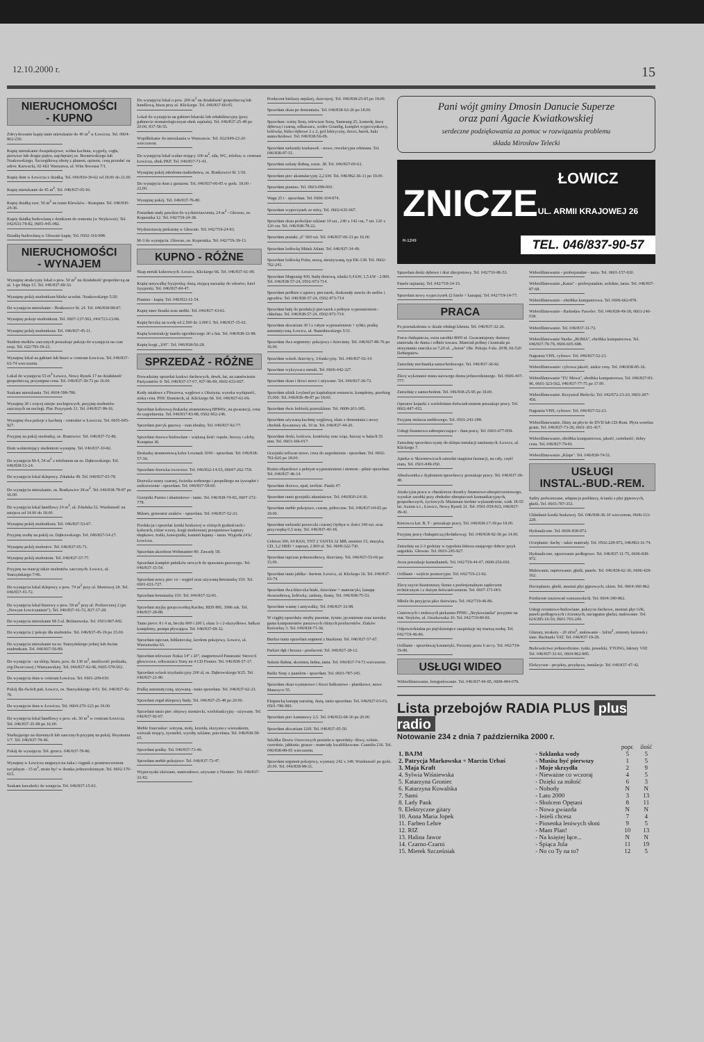12.10.2000 r. 15
NIERUCHOMOŚCI
- KUPNO
Zdecydowanie kupię tanie mieszkanie do 40 m<sup>2</sup> w Łowiczu. Tel. 0604-802-250.
Kupię mieszkanie dwupokojowe, widna kuchnia, wygody, cegła, pierwsze lub drugie piętro, najchętniej os. Broniewskiego lub Noakowskiego. Szczegółową ofertę z planem, opisem, ceną przesłać na adres: Karwacki, 02-661 Warszawa, ul. Wita Stwosza 7/1.
Kupię dom w Łowiczu z działką. Tel. 046/830-30-62 od 19.00 do 21.00.
Kupię mieszkanie do 45 m<sup>2</sup>. Tel. 046/837-05-91.
Kupię działkę szer. 50 m<sup>2</sup> na trasie Klewków - Kompina. Tel. 046/830-24-36.
Kupię działkę budowlaną z domkiem do remontu (w Strykowie). Tel. 042/633-78-82, 0605-445-082.
Działkę budowlaną w Głownie kupię. Tel. 0502-116-998.
NIERUCHOMOŚCI
- WYNAJEM
Wynajmę atrakcyjny lokal o pow. 50 m<sup>2</sup> na działalność gospodarczą na ul. 1-go Maja 15. Tel. 046/837-69-33.
Wynajmę pokój studentkom blisko uczelni. Noakowskiego 5/20.
Do wynajęcia mieszkanie - Bratkowice bl. 24. Tel. 046/838-98-87.
Wynajmę pokoje studentkom. Tel. 0607-137-563, 044/723-23-96.
Wynajmę pokój studentkom. Tel. 046/837-45-11.
Student studiów zaocznych poszukuje pokoju do wynajęcia na czas sesji. Tel. 022/793-19-21.
Wynajmę lokal na gabinet lub biuro w centrum Łowicza. Tel. 046/837-63-74 wieczorem.
Lokal do wynajęcia 55 m<sup>2</sup> Łowicz, Nowy Rynek 17 na działalność gospodarczą, przystępna cena. Tel. 046/837-39-73 po 16.00.
Szukam mieszkania. Tel. 0604-599-786.
Wynajmę 30 i więcej miejsc noclegowych, przyjmę studentów zaocznych na noclegi. Plac Przyrynek 11. Tel. 046/837-99-16.
Wynajmę dwa pokoje z kuchnią - centralne w Łowiczu. Tel. 0605-695-927.
Przyjmę na pokój studentkę, os. Bratowice. Tel. 046/837-72-86.
Dom wolnostojący studentom wynajmę. Tel. 046/837-10-82.
Do wynajęcia M-4, 54 m<sup>2</sup> z telefonem na os. Dąbrowskiego. Tel. 046/838-51-24.
Do wynajęcia lokal sklepowy. Zduńska 49. Tel. 046/837-65-78.
Do wynajęcia mieszkanie, os. Bratkowice 38 m<sup>2</sup>. Tel. 046/838-78-87 po 16.00.
Do wynajęcia lokal handlowy 24 m<sup>2</sup>, ul. Zduńska 52. Wiadomość na miejscu od 14.00 do 18.00.
Wynajmę pokój studentkom. Tel. 046/837-53-67.
Przyjmę osobę na pokój os. Dąbrowskiego. Tel. 046/837-54-27.
Wynajmę pokój studentce. Tel. 046/837-05-71.
Wynajmę pokój studentom. Tel. 046/837-57-77.
Przyjmę na stancję także studentów zaocznych. Łowicz, ul. Starzyńskiego 7/46.
Do wynajęcia lokal sklepowy o pow. 74 m<sup>2</sup> przy ul. Mostowej 28. Tel. 046/837-41-72.
Do wynajęcia lokal biurowy o pow. 59 m<sup>2</sup> przy ul. Podrzecznej 2 (po „Nowym Łowiczaninie"). Tel. 046/837-41-72, 837-37-28.
Do wynajęcia mieszkanie M-5 ul. Bolimowska. Tel. 0503-967-842.
Do wynajęcia 2 pokoje dla studentów. Tel. 046/837-45-19 po 15.00.
Do wynajęcia mieszkanie na os. Starzyńskiego jednej lub dwóm studentkom. Tel. 046/837-56-89.
Do wynajęcia - na sklep, biuro, pow. do 130 m<sup>2</sup>, możliwość podziału, róg Dworcowej i Warszawskiej. Tel. 046/837-42-46, 0605-578-502.
Do wynajęcia dom w centrum Łowicza. Tel. 0601-209-010.
Pokój dla dwóch pań. Łowicz, os. Starzyńskiego 4/43. Tel. 046/837-42-76.
Do wynajęcia dom w Łowiczu. Tel. 0604-270-123 po 19.00.
Do wynajęcia lokal handlowy o pow. ok. 30 m<sup>2</sup> w centrum Łowicza. Tel. 046/837-35-99 po 16.00.
Studiującego na dziennych lub zaocznych przyjmę na pokój. Reymonta 1/7. Tel. 046/837-78-46.
Pokój do wynajęcia. Tel. grzecz. 046/837-78-86.
Wynajmę w Łowiczu magazyn na żuka i ciągnik z pomieszczeniem socjalnym - 15 m<sup>2</sup>, może być w domku jednorodzinnym. Tel. 0602-170-615.
Szukam kawalerki do wnajęcia. Tel. 046/837-15-61.
Do wynajęcia lokal o pow. 200 m<sup>2</sup> na działalność gospodarczą lub handlową, biura przy ul. Klickiego. Tel. 046/837-60-05.
Lokal do wynajęcia na gabinet lekarski lub rehabilitacyjny (przy gabinecie stomatologicznym obok szpitala). Tel. 046/837-25-48 po 20.00, 837-56-55.
Współlokator do mieszkania w Warszawie. Tel. 022/649-22-20 wieczorem.
Do wynajęcia lokal wolno-stojący 100 m<sup>2</sup>, siła, WC, telefon, w centrum Łowicza, obok PKP. Tel. 046/837-71-41.
Wynajmę pokój młodemu małżeństwu, os. Bratkowice bl. 1/16.
Do wynajęcia dom z garażem. Tel. 046/837-06-85 w godz. 18.00 - 22.00.
Wynajmę pokój. Tel. 046/837-76-80.
Posiadam mały pawilon do wydzierżawienia, 24 m<sup>2</sup> - Głowno, os. Kopernika 12. Tel. 042/719-24-38.
Wydzierżawię piekarnię w Głownie. Tel. 042/719-24-93.
M-3 do wynajęcia. Głowno, os. Kopernika. Tel. 042/719-39-13.
KUPNO - RÓŻNE
Skup metali kolorowych. Łowicz, Klickiego 66. Tel. 046/837-61-09.
Kupię umywalkę fryzjerską; dużą, stojącą suszarkę do włosów; fotel fryzjerski. Tel. 046/837-84-47.
Pianino - kupię. Tel. 046/833-11-54.
Kupię stare firanki oraz meble. Tel. 046/837-43-61.
Kupię beczkę na wodę od 2.500 do 3.000 l. Tel. 046/837-15-61.
Kupię konstrukcję tunelu ogrodniczego 30 x 6m. Tel. 046/838-33-88.
Kupię kręgi „100". Tel. 046/838-56-28.
SPRZEDAŻ - RÓŻNE
Prowadzimy sprzedaż krokwi dachowych, desek, łat, na zamówienie. Partyzantów 9. Tel. 046/837-17-07, 837-96-69, 0602-633-667.
Kotły miałowe z Pleszewa, węglowe z Olsztyna, wysoka wydajność, niska cena. PHU Domitech, ul. Klickiego 66. Tel. 046/837-61-09.
Sprzedam kolorową drukarkę atramentową HP840c, na gwarancji, cena do uzgodnienia. Tel. 046/837-83-88, 0502-952-246.
Sprzedam piecyk gazowy - stan idealny. Tel. 046/837-92-77.
Sprzedam drzewo budowlane - większą ilość: topole, brzozy i olchy. Kompina 36.
Drukarkę atramentową kolor Lexmark 1000 - sprzedam. Tel. 046/838-57-36.
Sprzedam drzewka owocowe. Tel. 046/832-14-55, 06047-262-759.
Drzewka sosny czarnej, świerku srebrnego i pospolitego na żywopłot i zadrzewienie - sprzedam. Tel. 046/837-58-60.
Grzejniki Purmo i aluminiowe - tanio. Tel. 046/838-74-83, 0607-172-778.
Mikser, generator znaków - sprzedam. Tel. 046/837-52-23.
Produkcja i sprzedaż kostki brukowej w różnych grubościach i kolorach, różne wzory, kręgi studziennej przepustowe kaptury słupkowe, tralki, krawężniki, kamień łupany - tanio. Wygoda 24 k/ Łowicza.
Sprzedam akordeon Weltmaister 80. Zawady 58.
Sprzedam komplet palników nowych do spawania gazowego. Tel. 046/837-15-54.
Sprzedam nowy piec co - węgiel oraz używaną betoniarkę 150. Tel. 0601-631-727.
Sprzedam betoniarkę 150. Tel. 046/837-32-81.
Sprzedam myjkę gorącowodną Kacher, HDS 895, 1996 rok. Tel. 046/837-28-88.
Tanio piece: 8 i 4 m, beczki 800 i 200 l, okna 3- i 2-skrzydłowe, balkon kompletny, pompa pływająca. Tel. 046/837-69-32.
Sprzedam tapczan, biblioteczkę, kredens pokojowy. Łowicz, ul. Warszawska 63.
Sprzedam telewizor Nokia 14" i 20", magnetowid Panasonic Stereo 6 głowicowe, odtwarzacz Sony na 4 CD Pionier. Tel. 046/838-57-17.
Sprzedam wózek trzyfunkcyjny 200 zł, os. Dąbrowskiego 9/25. Tel. 046/837-21-90.
Pralkę automatyczną, używaną - tanio sprzedam. Tel. 046/837-62-23.
Sprzedam regał sklepowy biały. Tel. 046/837-25-48 po 20.00.
Sprzedam tanio piec olejowy niemiecki, wielofunkcyjny - używany. Tel. 046/837-92-67.
Meble francuskie: witryna, stoły, krzesła, skrzynia z wieszakiem, wieszak stojący, żyrandol, wyroby szklane, porcelana. Tel. 046/838-58-65.
Sprzedam pralkę. Tel. 046/837-73-46.
Sprzedam meble pokojowe. Tel. 046/837-73-47.
Wypoczynki skórzane, materiałowe, używane z Niemiec. Tel. 046/837-32-82.
Producent bielizny męskiej, dziecięcej. Tel. 046/838-25-95 po 19.00.
Sprzedam okna po demontażu. Tel. 046/838-63-26 po 18.00.
Sprzedam: wieżę Sony, telewizor Sony, Samsung 25, komodę, ławę dębową i czarną, odkurzacz, wideo Grundig, komplet wypoczynkowy, lodówkę, łóżko dębowe 2 x 2, gril lektryczny, drzwi, barek, haki samochodowe. Tel. 046/838-56-09.
Sprzedam sadzonki truskawek - nowe, rewelacyjna odmiana. Tel. 046/838-87-51.
Sprzedam suknię ślubną, rozm. 38. Tel. 046/837-00-61.
Sprzedam piec akumulacyjny 2,2 kW. Tel. 046/862-36-11 po 19.00.
Sprzedam pianino. Tel. 0603-099-810.
Waga 25 t - sprzedam. Tel. 0606-104-974.
Sprzedam wypoczynek ze stóry. Tel. 0602-635-067.
Sprzedam okna podwójne szklane 10 szt., 240 x 142 cm, 7 szt. 120 x 120 cm. Tel. 046/838-78-22.
Sprzedam pustaki „6" 600 szt. Tel. 046/837-06-13 po 16.00.
Sprzedam lodówkę Mińsk Atlant. Tel. 046/837-34-49.
Sprzedam lodówkę Polar, nową, nieużywaną, typ EK-138. Tel. 0602-762-241.
Sprzedam Magomig 400, butlę tlenową, silniki 0,4 kW, 1,5 kW - 2.800. Tel. 046/838-57-24, 0502-973-714.
Sprzedam podłoże z uprawy pieczarek, doskonały nawóz do sadów i ogrodów. Tel. 046/838-57-24, 0502-973-714.
Sprzedam halę do produkcji pieczarek z pełnym wyposażeniem - chłodnia. Tel. 046/838-57-24, 0502-973-714.
Sprzedam akwarium 30 l z całym wyposażeniem + rybki; pralkę automatyczną. Łowicz, ul. Stanisławskiego 5/11.
Sprzedam dwa segmenty: pokojowy i dziecinny. Tel. 046/837-88-76 po 16.00.
Sprzedam wózek dziecięcy, 3-funkcyjny. Tel. 046/837-02-14.
Sprzedam wykrywacz metali. Tel. 0606-442-327.
Sprzedam okna i drzwi nowe i używane. Tel. 046/837-36-72.
Sprzedam silnik Leyland po kapitalnym remoncie, kompletny, przebieg 15.000. Tel. 046/838-49-87 po 19.00.
Sprzedam dwie lodówki przeszklone. Tel. 0608-203-385.
Sprzedam używaną kuchnię węglową, okno z demontażu i nowy chodnik dywanowy ok. 10 m. Tel. 046/837-44-20.
Sprzedam deski, krokwie, kontówkę oraz wiąz, brzozę w balach 55 mm. Tel. 0603-366-017.
Grzejniki żeliwne nowe, cena do uzgodnienia - sprzedam. Tel. 0602-761-626 po 18.00.
Rożno objazdowe z pełnym wyposażeniem i atestem - pilnie sprzedam. Tel. 046/837-46-14.
Sprzedam drzewo, opał, żerdzie. Piaski 47.
Sprzedam tanio grzejniki aluminiowe. Tel. 046/830-24-36.
Sprzedam meble pokojowe, czarne, półroczne. Tel. 046/837-04-65 po 19.00.
Sprzedam sadzonki porzeczki czarnej Ojebyn w ilości 340 szt. oraz przyczepkę 0,5 tony. Tel. 046/837-40-18.
Celeron 300, 64 RAN, TNT 2 VANTA 32 MB, monitor 15, muzyka, CD, 3,2 HDD + osprzęt, 2.900 zł. Tel. 0608-322-730.
Sprzedam tapczan jednoosobowy, dziecinny. Tel. 046/837-55-06 po 15.00.
Sprzedam tanio jabłka - hurtem. Łowicz, ul. Klickego 16. Tel. 046/837-63-74.
Sprzedam dwa łóżeczka białe, dziecinne + materacyki, kanapę dwuosobową, lodówkę, zasłony, firany. Tel. 046/838-75-53.
Sprzedam wannę i umywalkę. Tel. 046/837-33-98.
W ciągłej sprzedaży otręby pszenne, żytnie, jęczmienne oraz szeroka gama komponentów paszowych różnych producentów. Zlaków Kościelny 3. Tel. 046/838-71-36.
Bardzo tanio sprzedam segment z biurkiem. Tel. 046/837-57-67.
Parkiet dąb i brzoza - producent. Tel. 046/837-38-12.
Suknia ślubna, skromna, ładna, tania. Tel. 046/837-74-73 wieczorem.
Radio Sony z panelem - sprzedam. Tel. 0603-787-345.
Sprzedam okna wymiarowe i drzwi balkonowe - plastikowe, nowe. Maurzyce 55.
Elegancką kanapę narożną, dużą, tanio sprzedam. Tel. 046/837-03-03, 0501-786-993.
Sprzedam piec kaminowy 2,5. Tel. 046/833-68-30 po 20.00.
Sprzedam akwarium 120l. Tel. 046/837-05-50.
Szkółka Drzew Owocowych posiada w sprzedaży: śliwy, wiśnie, czereśnie, jabłonie, grusze - materiały kwalifikowane. Czatolin 216. Tel. 046/838-89-05 wieczorem.
Sprzedam segment pokojowy, wymiary 242 x 348. Wiadomość po godz. 20.00. Tel. 046/838-98-31.
Pani wójt gminy Dmosin Danucie Superze
oraz pani Agacie Kwiatkowskiej
serdeczne podziękowania za pomoc w rozwiązaniu problemu
składa Mirosław Telecki
ZNICZE
R-1249
ŁOWICZ
UL. ARMII KRAJOWEJ 26
TEL. 046/837-90-57
Sprzedam deski dębowe i drut zbrojeniowy. Tel. 042/710-86-53.
Panele najtaniej. Tel. 042/719-34-15.
Sprzedam nowy wypoczynek (2 fotele + kanapa). Tel. 042/719-14-77.
PRACA
Po przeszkoleniu w dziale obsługi klienta. Tel. 046/837-32-26.
Praca chałupnicza, extra zarobki 8000 zł. Gwarantujemy dostawę materiału do domu i odbiór towaru. Materiał próbny i kontrakt po otrzymaniu znaczka za 7,20 zł. „Aston" Obr. Pokoju 4 skr. 20/B, 66-520 Dobiegniew.
Zatrudnię mechanika samochodowego. Tel. 046/837-36-92.
Zlecę wykonanie stanu surowego domu jednorodzinnego. Tel. 0606-447-777.
Zatrudnię z samochodem. Tel. 046/838-25-95 po 19.00.
Operator koparki z wieloletnim doświadczeniem poszukuje pracy. Tel. 0602-847-435.
Przyjmę stolarza meblowego. Tel. 0501-243-188.
Usługi finansowo-zabezpieczające - dam pracę. Tel. 0603-677-859.
Zatrudnię sprzedawczynię do sklepu instalacji sanitarnych. Łowicz, ul. Klickiego 7.
Apteka w Skierniewicach zatrudni magistra farmacji, na cały, część etatu. Tel. 0501-849-050.
Absolwentka z dyplomem sprzedawcy poszukuje pracy. Tel. 046/837-39-48.
Atrakcyjna praca w charakterze doradcy finansowo-ubezpieczeniowego, wysokie zarobki przy obsłudze ubezpieczeń komunikacyjnych, gospodarczych, życiowych. Minimum średnie wykształcenie, wiek 18-55 lat. Axiom s.c., Łowicz, Nowy Rynek 31. Tel. 0501-059-923, 046/837-49-41.
Kierowca kat. B, T - poszukuje pracy. Tel. 046/838-17-39 po 18.00.
Przyjmę pracę chałupniczą (dodatkową). Tel. 046/838-82-56 po 14.00.
Zatrudnię na 2-3 godziny w tygodniu lektora znającego dobrze język angielski. Głowno. Tel. 0601-245-927.
Avon poszukuje konsultantek. Tel. 042/719-44-47, 0608-256-691.
Oriflame - wejście promocyjne. Tel. 042/719-21-92.
Zlecę szycie biustonoszy firmie z profesjonalnym zapleczem technicznym i z dużym doświadczeniem. Tel. 0607-171-001.
Młoda do przyjęcia jako dziewiarz. Tel. 042/719-46-86.
Ciastowych i stołowych piekarnia PPHU „Strykowianka" przyjmie na etat. Stryków, ul. Ozorkowska 10. Tel. 042/719-80-81.
Odpowiedzialna po pięćdziesiątce zaopiekuje się starszą osobą. Tel. 042/719-46-86.
Oriflame - sprzedawaj kosmetyki. Prezenty przez 6 m-cy. Tel. 042/719-19-86.
USŁUGI WIDEO
Wideofilmowanie, fotografowanie. Tel. 046/837-94-85, 0608-484-079.
Wideofilmowanie - profesjonalne - tanio. Tel. 0601-157-630.
Wideofilmowanie „Kasia" - profesjonalnie, solidnie, tanio. Tel. 046/837-87-68.
Wideofilmowanie - obróbka komputerowa. Tel. 0606-662-878.
Wideofilmowanie - Radosław Pawelec. Tel. 046/838-49-38, 0603-240-038.
Wideofilmowanie. Tel. 046/837-31-73.
Wideofilmowanie Studio „ROMA", obróbka komputerowa. Tel. 046/837-79-78, 0606-605-698.
Nagrania VHS, cyfrowe. Tel. 046/837-52-23.
Wideofilmowanie: cyfrowa jakość, niskie ceny. Tel. 046/838-85-16.
Wideofilmowanie "FU Mewa", obróbka komputerowa. Tel. 046/837-83-96, 0601-323-562, 046/837-77-75 po 17.00.
Wideofilmowanie. Krzysztof Bielecki. Tel. 042/672-23-20, 0603-287-456.
Nagrania VHS, cyfrowe. Tel. 046/837-52-23.
Wideofilmowanie, filmy na płycie do DVD lub CD-Rom. Płyta weselna gratis. Tel. 046/837-73-39, 0601-301-417.
Wideofilmowanie, obróbka komputerowa, jakość, rzetelność, dobry cena. Tel. 046/837-79-81.
Wideofilmowanie „Klaps". Tel. 046/838-74-51.
USŁUGI
INSTAL.-BUD.-REM.
Sufity podwieszane, adaptacja poddaszy, ścianki z płyt gipsowych, gładź. Tel. 0603-787-353.
Układanie kostki brukowej. Tel. 046/838-36-10 wieczorem, 0606-113-228.
Hydrauliczne. Tel. 0606-838-972.
Ocieplanie: dachy - także materały. Tel. 0502-228-972, 046/863-31-74.
Hydrauliczne, ogrzewanie podłogowe. Tel. 046/837-11-75, 0606-838-972.
Malowanie, tapetowanie, gładź, panele. Tel. 046/839-62-30, 0606-428-162.
Docieplanie, gładź, montaż płyt gipsowych, okien. Tel. 0604-390-962.
Producent rusztowań warszawskich. Tel. 0604-390-962.
Usługi reomtowo-budowlane, pokrycia dachowe, montaż płyt G/K, paneli podłogowych i ściennych, naciąganie gładzi, malowanie. Tel. 024/285-16-50, 0601-703-244.
Glazury, terakoty - 20 zł/m<sup>2</sup>, malowanie - 3zł/m<sup>2</sup>, remonty łazienek i inne. Rachunki VAT. Tel. 046/837-19-29.
Budownictwo jednorodzinne, tynki, posadzki, YTONG, faktury VAT. Tel. 046/837-33-61, 0604-962-885.
Elekryczne - projekty, przyłącza, instalacje. Tel. 046/837-47-42.
Lista przebojów RADIA PLUS plus radio
Notowanie 234 z dnia 7 października 2000 r.
| | | popr. | ilość |
| --- | --- | --- | --- |
| 1. BAJM | - Szklanka wody | 5 | 5 |
| 2. Patrycja Markowska + Marcin Urbaś | - Musisz być pierwszy | 1 | 5 |
| 3. Maja Kraft | - Moje skrzydła | 2 | 9 |
| 4. Sylwia Wiśniewska | - Nieważne co wczoraj | 4 | 5 |
| 5. Katarzyna Groniec | - Dzięki za miłość | 6 | 3 |
| 6. Katarzyna Kowalska | - Nobody | N | N |
| 7. Sami | - Lato 2000 | 3 | 13 |
| 8. Lady Pank | - Słońcem Opętani | 8 | 11 |
| 9. Elektryczne gitary | - Nowa gwiazda | N | N |
| 10. Anna Maria Jopek | - Jeżeli chcesz | 7 | 4 |
| 11. Farben Lehre | - Piosenka leniwych słoni | 9 | 5 |
| 12. RIZ | - Mam Plan! | 10 | 13 |
| 13. Halina Jawor | - Na księżej łące... | N | N |
| 14. Czarno-Czarni | - Śpiąca Jola | 11 | 19 |
| 15. Mietek Szcześniak | - No co Ty na to? | 12 | 5 |